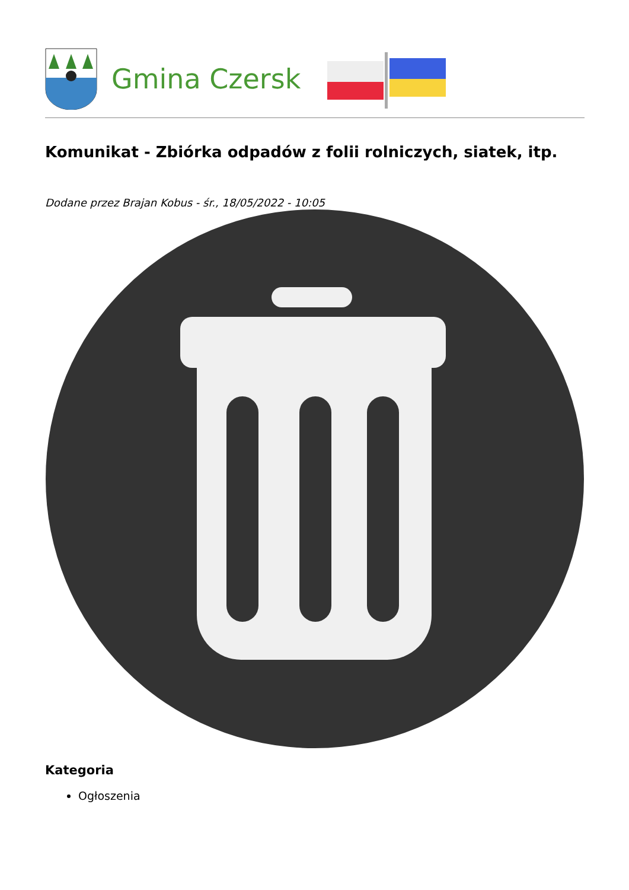Gmina Czersk
Komunikat - Zbiórka odpadów z folii rolniczych, siatek, itp.
Dodane przez Brajan Kobus - śr., 18/05/2022 - 10:05
Kategoria
Ogłoszenia